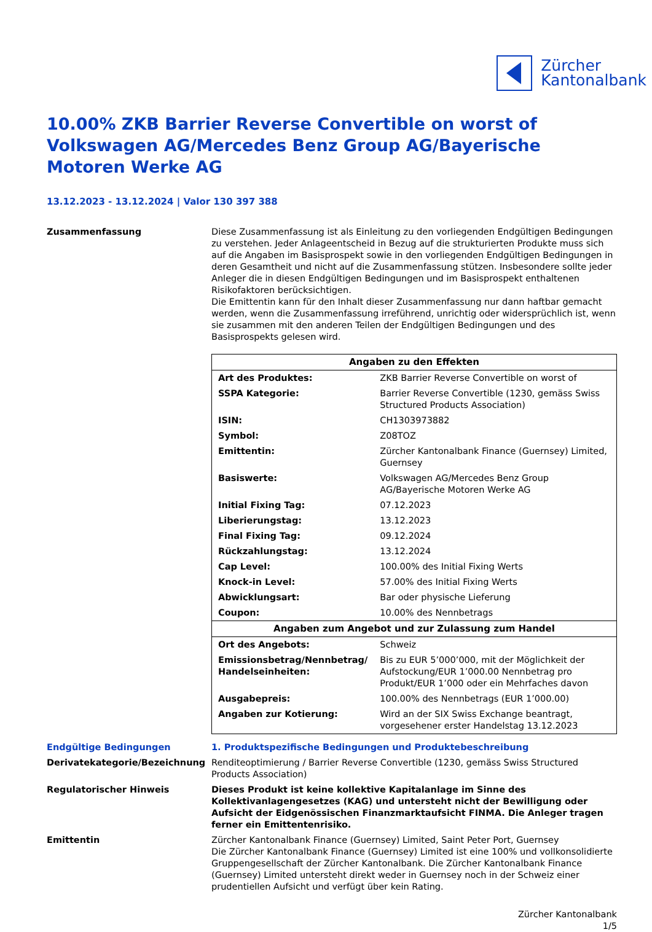Zürcher
Kantonalbank
10.00% ZKB Barrier Reverse Convertible on worst of Volkswagen AG/Mercedes Benz Group AG/Bayerische Motoren Werke AG
13.12.2023 - 13.12.2024 | Valor 130 397 388
Zusammenfassung Diese Zusammenfassung ist als Einleitung zu den vorliegenden Endgültigen Bedingungen zu verstehen. Jeder Anlageentscheid in Bezug auf die strukturierten Produkte muss sich auf die Angaben im Basisprospekt sowie in den vorliegenden Endgültigen Bedingungen in deren Gesamtheit und nicht auf die Zusammenfassung stützen. Insbesondere sollte jeder Anleger die in diesen Endgültigen Bedingungen und im Basisprospekt enthaltenen Risikofaktoren berücksichtigen.
Die Emittentin kann für den Inhalt dieser Zusammenfassung nur dann haftbar gemacht werden, wenn die Zusammenfassung irreführend, unrichtig oder widersprüchlich ist, wenn sie zusammen mit den anderen Teilen der Endgültigen Bedingungen und des Basisprospekts gelesen wird.
| Angaben zu den Effekten | |
| --- | --- |
| Art des Produktes: | ZKB Barrier Reverse Convertible on worst of |
| SSPA Kategorie: | Barrier Reverse Convertible (1230, gemäss Swiss Structured Products Association) |
| ISIN: | CH1303973882 |
| Symbol: | Z08TOZ |
| Emittentin: | Zürcher Kantonalbank Finance (Guernsey) Limited, Guernsey |
| Basiswerte: | Volkswagen AG/Mercedes Benz Group AG/Bayerische Motoren Werke AG |
| Initial Fixing Tag: | 07.12.2023 |
| Liberierungstag: | 13.12.2023 |
| Final Fixing Tag: | 09.12.2024 |
| Rückzahlungstag: | 13.12.2024 |
| Cap Level: | 100.00% des Initial Fixing Werts |
| Knock-in Level: | 57.00% des Initial Fixing Werts |
| Abwicklungsart: | Bar oder physische Lieferung |
| Coupon: | 10.00% des Nennbetrags |
| Angaben zum Angebot und zur Zulassung zum Handel | |
| Ort des Angebots: | Schweiz |
| Emissionsbetrag/Nennbetrag/ Handelseinheiten: | Bis zu EUR 5’000’000, mit der Möglichkeit der Aufstockung/EUR 1’000.00 Nennbetrag pro Produkt/EUR 1’000 oder ein Mehrfaches davon |
| Ausgabepreis: | 100.00% des Nennbetrags (EUR 1’000.00) |
| Angaben zur Kotierung: | Wird an der SIX Swiss Exchange beantragt, vorgesehener erster Handelstag 13.12.2023 |
Endgültige Bedingungen 1. Produktspezifische Bedingungen und Produktebeschreibung
Derivatekategorie/Bezeichnung Renditeoptimierung / Barrier Reverse Convertible (1230, gemäss Swiss Structured Products Association)
Regulatorischer Hinweis Dieses Produkt ist keine kollektive Kapitalanlage im Sinne des Kollektivanlagengesetzes (KAG) und untersteht nicht der Bewilligung oder Aufsicht der Eidgenössischen Finanzmarktaufsicht FINMA. Die Anleger tragen ferner ein Emittentenrisiko.
Emittentin Zürcher Kantonalbank Finance (Guernsey) Limited, Saint Peter Port, Guernsey
Die Zürcher Kantonalbank Finance (Guernsey) Limited ist eine 100% und vollkonsolidierte Gruppengesellschaft der Zürcher Kantonalbank. Die Zürcher Kantonalbank Finance (Guernsey) Limited untersteht direkt weder in Guernsey noch in der Schweiz einer prudentiellen Aufsicht und verfügt über kein Rating.
Zürcher Kantonalbank
1/5